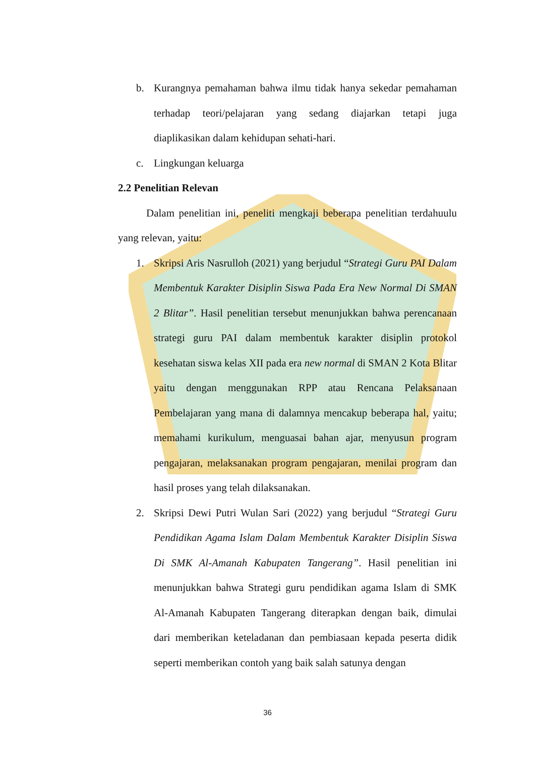b. Kurangnya pemahaman bahwa ilmu tidak hanya sekedar pemahaman terhadap teori/pelajaran yang sedang diajarkan tetapi juga diaplikasikan dalam kehidupan sehati-hari.
c. Lingkungan keluarga
2.2 Penelitian Relevan
Dalam penelitian ini, peneliti mengkaji beberapa penelitian terdahuulu yang relevan, yaitu:
1. Skripsi Aris Nasrulloh (2021) yang berjudul “Strategi Guru PAI Dalam Membentuk Karakter Disiplin Siswa Pada Era New Normal Di SMAN 2 Blitar”. Hasil penelitian tersebut menunjukkan bahwa perencanaan strategi guru PAI dalam membentuk karakter disiplin protokol kesehatan siswa kelas XII pada era new normal di SMAN 2 Kota Blitar yaitu dengan menggunakan RPP atau Rencana Pelaksanaan Pembelajaran yang mana di dalamnya mencakup beberapa hal, yaitu; memahami kurikulum, menguasai bahan ajar, menyusun program pengajaran, melaksanakan program pengajaran, menilai program dan hasil proses yang telah dilaksanakan.
2. Skripsi Dewi Putri Wulan Sari (2022) yang berjudul “Strategi Guru Pendidikan Agama Islam Dalam Membentuk Karakter Disiplin Siswa Di SMK Al-Amanah Kabupaten Tangerang”. Hasil penelitian ini menunjukkan bahwa Strategi guru pendidikan agama Islam di SMK Al-Amanah Kabupaten Tangerang diterapkan dengan baik, dimulai dari memberikan keteladanan dan pembiasaan kepada peserta didik seperti memberikan contoh yang baik salah satunya dengan
36